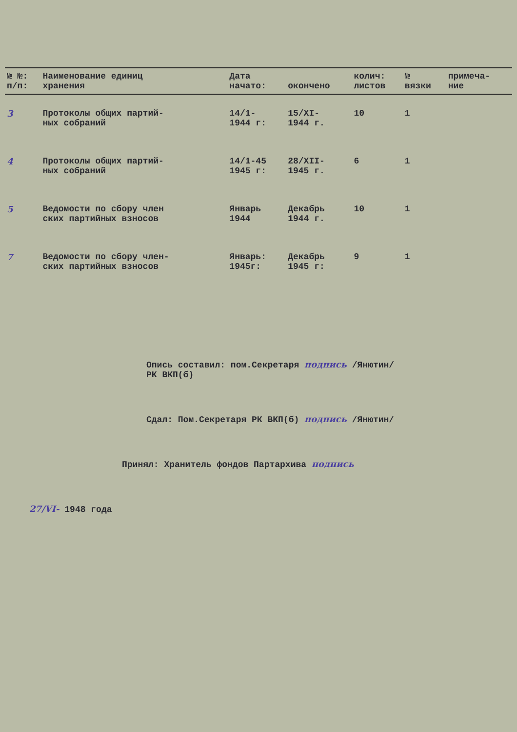| № №: п/п: | Наименование единиц хранения | Дата начато: | окончено | колич: листов | № вязки | примеча- ние |
| --- | --- | --- | --- | --- | --- | --- |
| 3 | Протоколы общих партий- ных собраний | 14/1- 1944 г: | 15/XI- 1944 г. | 10 | 1 | |
| 4 | Протоколы общих партий- ных собраний | 14/1-45 1945 г: | 28/XII- 1945 г. | 6 | 1 | |
| 5 | Ведомости по сбору член ских партийных взносов | Январь 1944 | Декабрь 1944 г. | 10 | 1 | |
| 7 | Ведомости по сбору член- ских партийных взносов | Январь: 1945г: | Декабрь 1945 г: | 9 | 1 | |
Опись составил: пом.Секретаря подпись /Янютин/
РК ВКП(б)
Сдал: Пом.Секретаря РК ВКП(б) подпись /Янютин/
Принял: Хранитель фондов Партархива подпись
27/VI- 1948 года